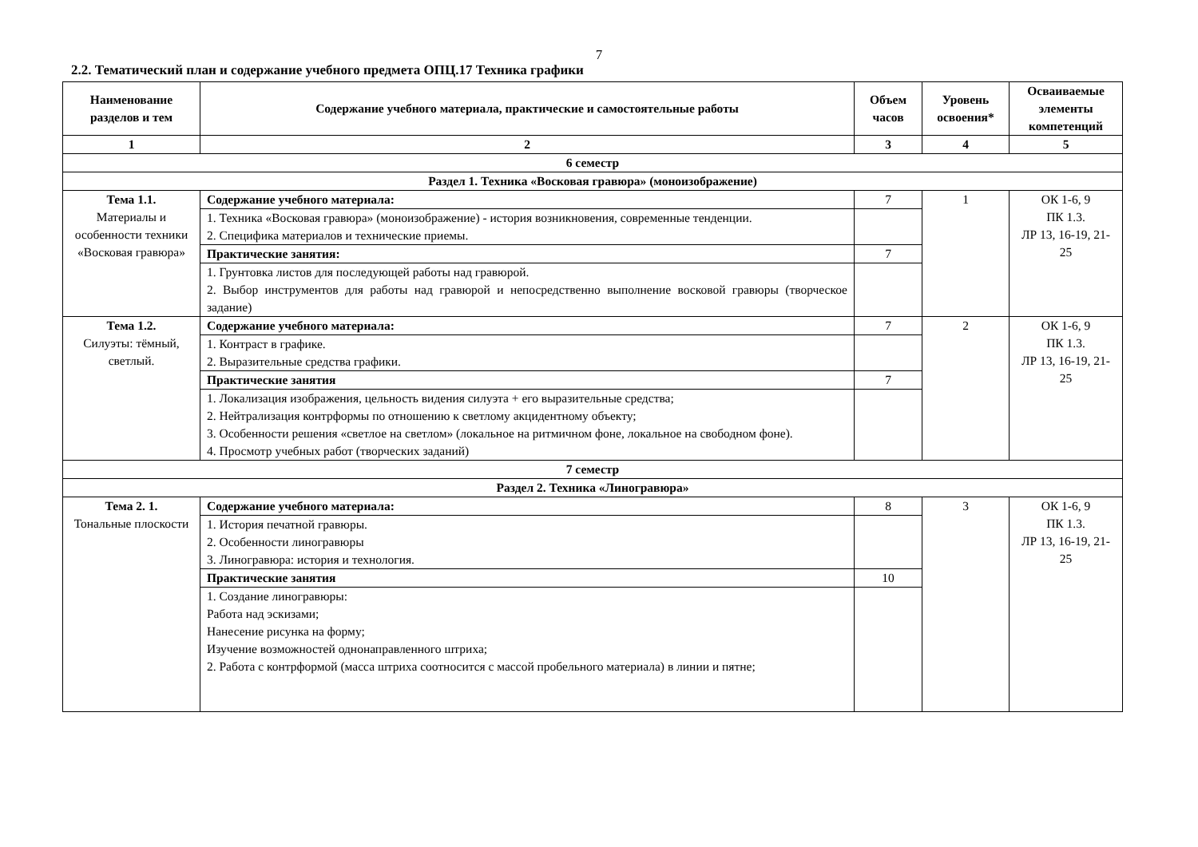7
2.2. Тематический план и содержание учебного предмета ОПЦ.17 Техника графики
| Наименование разделов и тем | Содержание учебного материала, практические и самостоятельные работы | Объем часов | Уровень освоения* | Осваиваемые элементы компетенций |
| --- | --- | --- | --- | --- |
| 1 | 2 | 3 | 4 | 5 |
| 6 семестр | | | | |
| Раздел 1. Техника «Восковая гравюра» (моноизображение) | | | | |
| Тема 1.1. Материалы и особенности техники «Восковая гравюра» | Содержание учебного материала: | 7 | 1 | ОК 1-6, 9 ПК 1.3. ЛР 13, 16-19, 21-25 |
| | 1. Техника «Восковая гравюра» (моноизображение) - история возникновения, современные тенденции. 2. Специфика материалов и технические приемы. | | | |
| | Практические занятия: | 7 | | |
| | 1. Грунтовка листов для последующей работы над гравюрой. 2. Выбор инструментов для работы над гравюрой и непосредственно выполнение восковой гравюры (творческое задание) | | | |
| Тема 1.2. Силуэты: тёмный, светлый. | Содержание учебного материала: | 7 | 2 | ОК 1-6, 9 ПК 1.3. ЛР 13, 16-19, 21-25 |
| | 1. Контраст в графике. 2. Выразительные средства графики. | | | |
| | Практические занятия | 7 | | |
| | 1. Локализация изображения, цельность видения силуэта + его выразительные средства; 2. Нейтрализация контрформы по отношению к светлому акцидентному объекту; 3. Особенности решения «светлое на светлом» (локальное на ритмичном фоне, локальное на свободном фоне). 4. Просмотр учебных работ (творческих заданий) | | | |
| 7 семестр | | | | |
| Раздел 2. Техника «Линогравюра» | | | | |
| Тема 2. 1. Тональные плоскости | Содержание учебного материала: | 8 | 3 | ОК 1-6, 9 ПК 1.3. ЛР 13, 16-19, 21-25 |
| | 1. История печатной гравюры. 2. Особенности линогравюры 3. Линогравюра: история и технология. | | | |
| | Практические занятия | 10 | | |
| | 1. Создание линогравюры: Работа над эскизами; Нанесение рисунка на форму; Изучение возможностей однонаправленного штриха; 2. Работа с контрформой (масса штриха соотносится с массой пробельного материала) в линии и пятне; | | | |